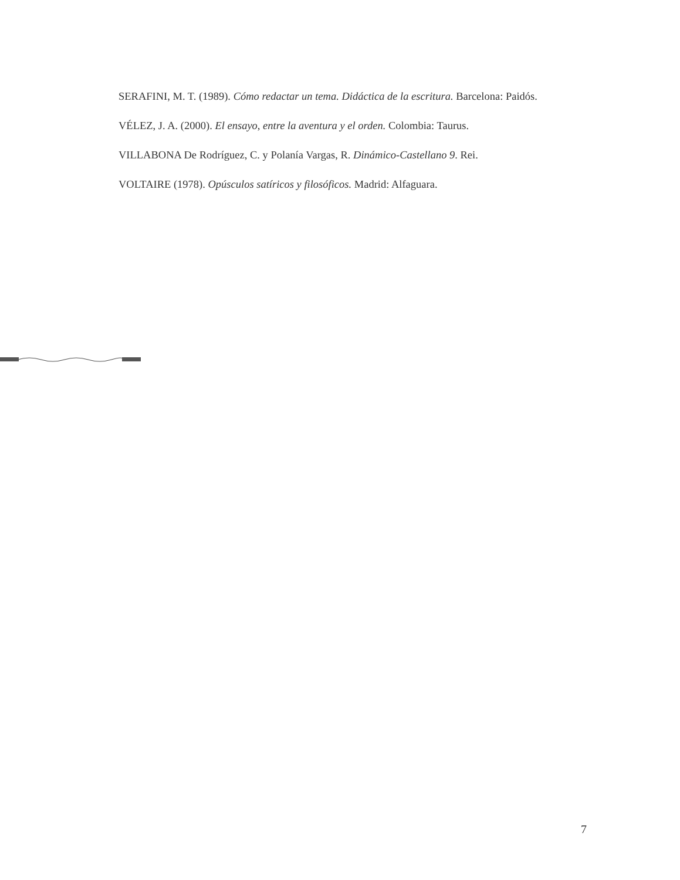SERAFINI, M. T. (1989). Cómo redactar un tema. Didáctica de la escritura. Barcelona: Paidós.
VÉLEZ, J. A. (2000). El ensayo, entre la aventura y el orden. Colombia: Taurus.
VILLABONA De Rodríguez, C. y Polanía Vargas, R. Dinámico-Castellano 9. Rei.
VOLTAIRE (1978). Opúsculos satíricos y filosóficos. Madrid: Alfaguara.
7